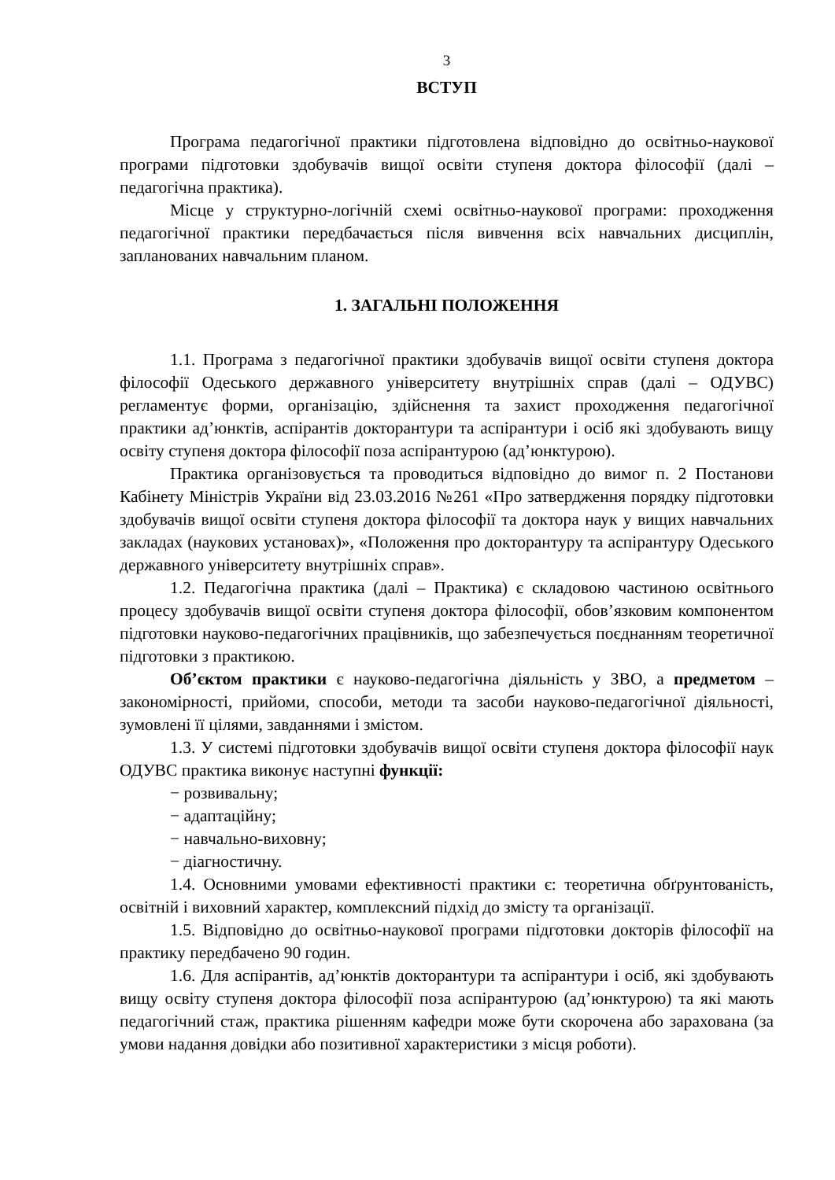3
ВСТУП
Програма педагогічної практики підготовлена відповідно до освітньо-наукової програми підготовки здобувачів вищої освіти ступеня доктора філософії (далі – педагогічна практика).
Місце у структурно-логічній схемі освітньо-наукової програми: проходження педагогічної практики передбачається після вивчення всіх навчальних дисциплін, запланованих навчальним планом.
1. ЗАГАЛЬНІ ПОЛОЖЕННЯ
1.1. Програма з педагогічної практики здобувачів вищої освіти ступеня доктора філософії Одеського державного університету внутрішніх справ (далі – ОДУВС) регламентує форми, організацію, здійснення та захист проходження педагогічної практики ад’юнктів, аспірантів докторантури та аспірантури і осіб які здобувають вищу освіту ступеня доктора філософії поза аспірантурою (ад’юнктурою).
Практика організовується та проводиться відповідно до вимог п. 2 Постанови Кабінету Міністрів України від 23.03.2016 №261 «Про затвердження порядку підготовки здобувачів вищої освіти ступеня доктора філософії та доктора наук у вищих навчальних закладах (наукових установах)», «Положення про докторантуру та аспірантуру Одеського державного університету внутрішніх справ».
1.2. Педагогічна практика (далі – Практика) є складовою частиною освітнього процесу здобувачів вищої освіти ступеня доктора філософії, обов’язковим компонентом підготовки науково-педагогічних працівників, що забезпечується поєднанням теоретичної підготовки з практикою.
Об’єктом практики є науково-педагогічна діяльність у ЗВО, а предметом – закономірності, прийоми, способи, методи та засоби науково-педагогічної діяльності, зумовлені її цілями, завданнями і змістом.
1.3. У системі підготовки здобувачів вищої освіти ступеня доктора філософії наук ОДУВС практика виконує наступні функції:
− розвивальну;
− адаптаційну;
− навчально-виховну;
− діагностичну.
1.4. Основними умовами ефективності практики є: теоретична обґрунтованість, освітній і виховний характер, комплексний підхід до змісту та організації.
1.5. Відповідно до освітньо-наукової програми підготовки докторів філософії на практику передбачено 90 годин.
1.6. Для аспірантів, ад’юнктів докторантури та аспірантури і осіб, які здобувають вищу освіту ступеня доктора філософії поза аспірантурою (ад’юнктурою) та які мають педагогічний стаж, практика рішенням кафедри може бути скорочена або зарахована (за умови надання довідки або позитивної характеристики з місця роботи).